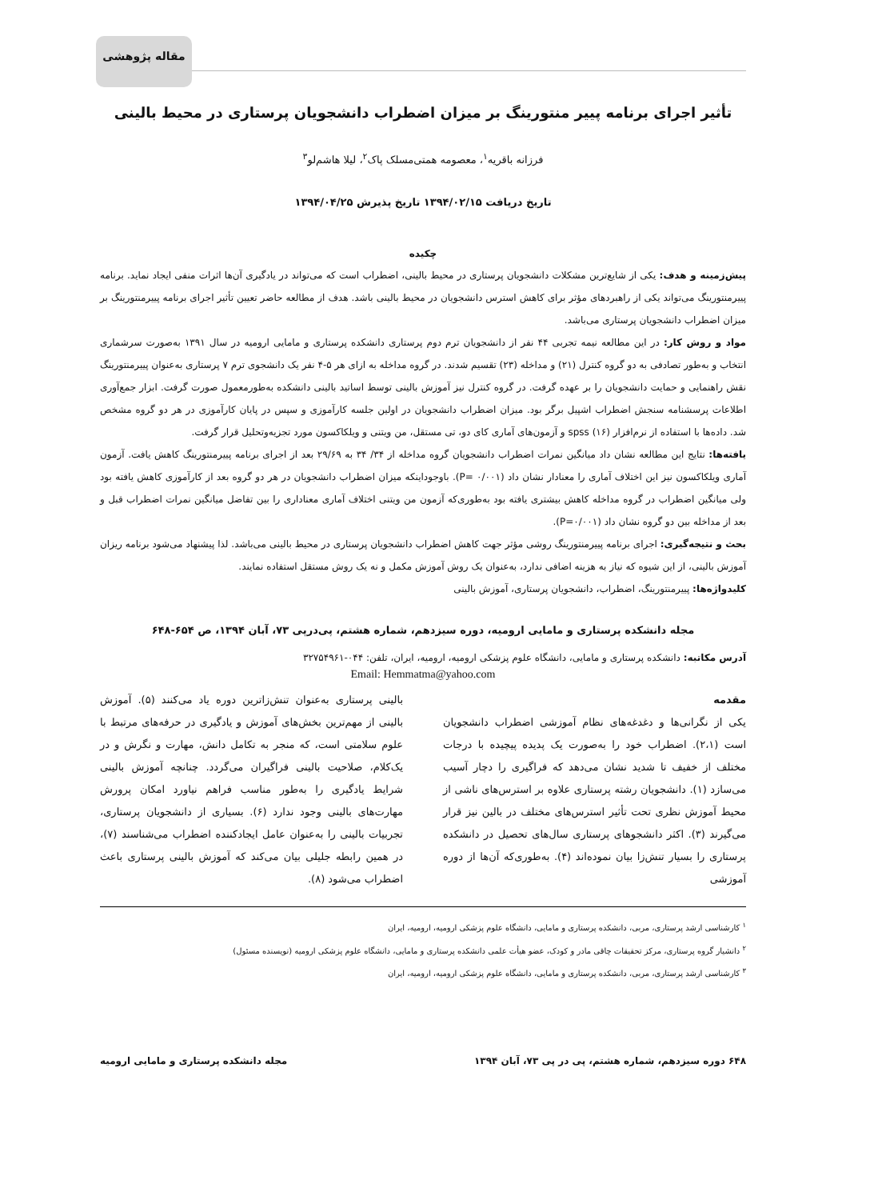مقاله پژوهشی
تأثیر اجرای برنامه پییر منتورینگ بر میزان اضطراب دانشجویان پرستاری در محیط بالینی
فرزانه باقریه<sup>۱</sup>، معصومه همتی‌مسلک پاک<sup>۲</sup>، لیلا هاشم‌لو<sup>۳</sup>
تاریخ دریافت ۱۳۹۴/۰۲/۱۵ تاریخ پذیرش ۱۳۹۴/۰۴/۲۵
چکیده
پیش‌زمینه و هدف: یکی از شایع‌ترین مشکلات دانشجویان پرستاری در محیط بالینی، اضطراب است که می‌تواند در یادگیری آن‌ها اثرات منفی ایجاد نماید. برنامه پییرمنتورینگ می‌تواند یکی از راهبردهای مؤثر برای کاهش استرس دانشجویان در محیط بالینی باشد. هدف از مطالعه حاضر تعیین تأثیر اجرای برنامه پییرمنتورینگ بر میزان اضطراب دانشجویان پرستاری می‌باشد.
مواد و روش کار: در این مطالعه نیمه تجربی ۴۴ نفر از دانشجویان ترم دوم پرستاری دانشکده پرستاری و مامایی ارومیه در سال ۱۳۹۱ به‌صورت سرشماری انتخاب و به‌طور تصادفی به دو گروه کنترل (۲۱) و مداخله (۲۳) تقسیم شدند. در گروه مداخله به ازای هر ۵-۴ نفر یک دانشجوی ترم ۷ پرستاری به‌عنوان پییرمنتورینگ نقش راهنمایی و حمایت دانشجویان را بر عهده گرفت. در گروه کنترل نیز آموزش بالینی توسط اساتید بالینی دانشکده به‌طورمعمول صورت گرفت. ابزار جمع‌آوری اطلاعات پرسشنامه سنجش اضطراب اشپیل برگر بود. میزان اضطراب دانشجویان در اولین جلسه کارآموزی و سپس در پایان کارآموزی در هر دو گروه مشخص شد. داده‌ها با استفاده از نرم‌افزار spss (۱۶) و آزمون‌های آماری کای دو، تی مستقل، من ویتنی و ویلکاکسون مورد تجزیه‌وتحلیل قرار گرفت.
یافته‌ها: نتایج این مطالعه نشان داد میانگین نمرات اضطراب دانشجویان گروه مداخله از ۳۴/ ۳۴ به ۲۹/۶۹ بعد از اجرای برنامه پییرمنتورینگ کاهش یافت. آزمون آماری ویلکاکسون نیز این اختلاف آماری را معنادار نشان داد (P= ۰/۰۰۱). باوجوداینکه میزان اضطراب دانشجویان در هر دو گروه بعد از کارآموزی کاهش یافته بود ولی میانگین اضطراب در گروه مداخله کاهش بیشتری یافته بود به‌طوری‌که آزمون من ویتنی اختلاف آماری معناداری را بین تفاضل میانگین نمرات اضطراب قبل و بعد از مداخله بین دو گروه نشان داد (P=۰/۰۰۱).
بحث و نتیجه‌گیری: اجرای برنامه پییرمنتورینگ روشی مؤثر جهت کاهش اضطراب دانشجویان پرستاری در محیط بالینی می‌باشد. لذا پیشنهاد می‌شود برنامه ریزان آموزش بالینی، از این شیوه که نیاز به هزینه اضافی ندارد، به‌عنوان یک روش آموزش مکمل و نه یک روش مستقل استفاده نمایند.
کلیدواژه‌ها: پییرمنتورینگ، اضطراب، دانشجویان پرستاری، آموزش بالینی
مجله دانشکده پرستاری و مامایی ارومیه، دوره سیزدهم، شماره هشتم، پی‌درپی ۷۳، آبان ۱۳۹۴، ص ۶۵۴-۶۴۸
آدرس مکاتبه: دانشکده پرستاری و مامایی، دانشگاه علوم پزشکی ارومیه، ارومیه، ایران، تلفن: ۰۴۴-۳۲۷۵۴۹۶۱
Email: Hemmatma@yahoo.com
مقدمه
یکی از نگرانی‌ها و دغدغه‌های نظام آموزشی اضطراب دانشجویان است (۲،۱). اضطراب خود را به‌صورت یک پدیده پیچیده با درجات مختلف از خفیف تا شدید نشان می‌دهد که فراگیری را دچار آسیب می‌سازد (۱). دانشجویان رشته پرستاری علاوه بر استرس‌های ناشی از محیط آموزش نظری تحت تأثیر استرس‌های مختلف در بالین نیز قرار می‌گیرند (۳). اکثر دانشجوهای پرستاری سال‌های تحصیل در دانشکده پرستاری را بسیار تنش‌زا بیان نموده‌اند (۴). به‌طوری‌که آن‌ها از دوره آموزشی
بالینی پرستاری به‌عنوان تنش‌زاترین دوره یاد می‌کنند (۵). آموزش بالینی از مهم‌ترین بخش‌های آموزش و یادگیری در حرفه‌های مرتبط با علوم سلامتی است، که منجر به تکامل دانش، مهارت و نگرش و در یک‌کلام، صلاحیت بالینی فراگیران می‌گردد. چنانچه آموزش بالینی شرایط یادگیری را به‌طور مناسب فراهم نیاورد امکان پرورش مهارت‌های بالینی وجود ندارد (۶). بسیاری از دانشجویان پرستاری، تجربیات بالینی را به‌عنوان عامل ایجادکننده اضطراب می‌شناسند (۷)، در همین رابطه جلیلی بیان می‌کند که آموزش بالینی پرستاری باعث اضطراب می‌شود (۸).
<sup>۱</sup> کارشناسی ارشد پرستاری، مربی، دانشکده پرستاری و مامایی، دانشگاه علوم پزشکی ارومیه، ارومیه، ایران
<sup>۲</sup> دانشیار گروه پرستاری، مرکز تحقیقات چاقی مادر و کودک، عضو هیأت علمی دانشکده پرستاری و مامایی، دانشگاه علوم پزشکی ارومیه (نویسنده مسئول)
<sup>۳</sup> کارشناسی ارشد پرستاری، مربی، دانشکده پرستاری و مامایی، دانشگاه علوم پزشکی ارومیه، ارومیه، ایران
۶۴۸ دوره سیزدهم، شماره هشتم، پی در پی ۷۳، آبان ۱۳۹۴ مجله دانشکده پرستاری و مامایی ارومیه